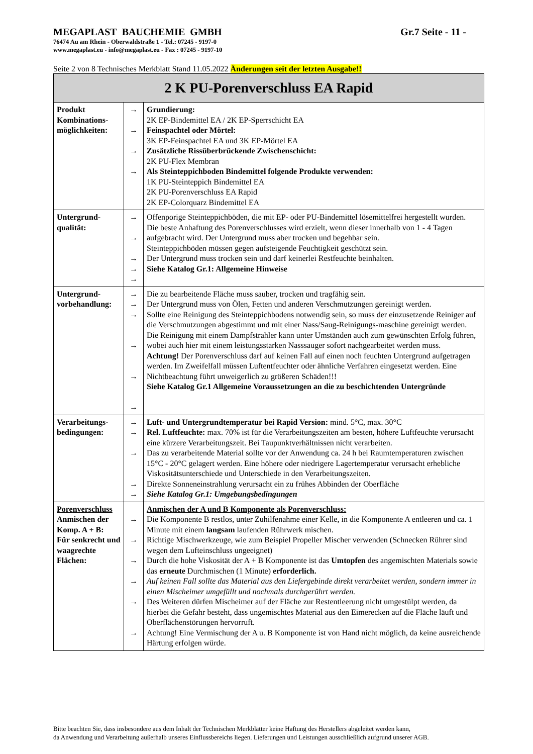MEGAPLAST BAUCHEMIE GMBH Gr.7 Seite - 11 -
76474 Au am Rhein - Oberwaldstraße 1 - Tel.: 07245 - 9197-0
www.megaplast.eu - info@megaplast.eu - Fax : 07245 - 9197-10
Seite 2 von 8 Technisches Merkblatt Stand 11.05.2022 Änderungen seit der letzten Ausgabe!!
| 2 K PU-Porenverschluss EA Rapid | | |
| Produkt Kombinations-möglichkeiten: | → → → → | Grundierung: 2K EP-Bindemittel EA / 2K EP-Sperrschicht EA Feinspachtel oder Mörtel: 3K EP-Feinspachtel EA und 3K EP-Mörtel EA Zusätzliche Rissüberbrückende Zwischenschicht: 2K PU-Flex Membran Als Steinteppichboden Bindemittel folgende Produkte verwenden: 1K PU-Steinteppich Bindemittel EA 2K PU-Porenverschluss EA Rapid 2K EP-Colorquarz Bindemittel EA |
| Untergrund-qualität: | → → → → → | Offenporige Steinteppichböden, die mit EP- oder PU-Bindemittel lösemittelfrei hergestellt wurden. Die beste Anhaftung des Porenverschlusses wird erzielt, wenn dieser innerhalb von 1 - 4 Tagen aufgebracht wird. Der Untergrund muss aber trocken und begehbar sein. Steinteppichböden müssen gegen aufsteigende Feuchtigkeit geschützt sein. Der Untergrund muss trocken sein und darf keinerlei Restfeuchte beinhalten. Siehe Katalog Gr.1: Allgemeine Hinweise |
| Untergrund-vorbehandlung: | → → → → → → | Die zu bearbeitende Fläche muss sauber, trocken und tragfähig sein. Der Untergrund muss von Ölen, Fetten und anderen Verschmutzungen gereinigt werden. Sollte eine Reinigung des Steinteppichbodens notwendig sein, so muss der einzusetzende Reiniger auf die Verschmutzungen abgestimmt und mit einer Nass/Saug-Reinigungs-maschine gereinigt werden. Die Reinigung mit einem Dampfstrahler kann unter Umständen auch zum gewünschten Erfolg führen, wobei auch hier mit einem leistungsstarken Nasssauger sofort nachgearbeitet werden muss. Achtung! Der Porenverschluss darf auf keinen Fall auf einen noch feuchten Untergrund aufgetragen werden. Im Zweifelfall müssen Luftentfeuchter oder ähnliche Verfahren eingesetzt werden. Eine Nichtbeachtung führt unweigerlich zu größeren Schäden!!! Siehe Katalog Gr.1 Allgemeine Voraussetzungen an die zu beschichtenden Untergründe |
| Verarbeitungs-bedingungen: | → → → → → | Luft- und Untergrundtemperatur bei Rapid Version: mind. 5°C, max. 30°C Rel. Luftfeuchte: max. 70% ist für die Verarbeitungszeiten am besten, höhere Luftfeuchte verursacht eine kürzere Verarbeitungszeit. Bei Taupunktverhältnissen nicht verarbeiten. Das zu verarbeitende Material sollte vor der Anwendung ca. 24 h bei Raumtemperaturen zwischen 15°C - 20°C gelagert werden. Eine höhere oder niedrigere Lagertemperatur verursacht erhebliche Viskositätsunterschiede und Unterschiede in den Verarbeitungszeiten. Direkte Sonneneinstrahlung verursacht ein zu frühes Abbinden der Oberfläche Siehe Katalog Gr.1: Umgebungsbedingungen |
| Porenverschluss Anmischen der Komp. A + B: Für senkrecht und waagrechte Flächen: | → → → → → → | Anmischen der A und B Komponente als Porenverschluss: Die Komponente B restlos, unter Zuhilfenahme einer Kelle, in die Komponente A entleeren und ca. 1 Minute mit einem langsam laufenden Rührwerk mischen. Richtige Mischwerkzeuge, wie zum Beispiel Propeller Mischer verwenden (Schnecken Rührer sind wegen dem Lufteinschluss ungeeignet) Durch die hohe Viskosität der A + B Komponente ist das Umtopfen des angemischten Materials sowie das erneute Durchmischen (1 Minute) erforderlich. Auf keinen Fall sollte das Material aus den Liefergebinde direkt verarbeitet werden, sondern immer in einen Mischeimer umgefüllt und nochmals durchgerührt werden. Des Weiteren dürfen Mischeimer auf der Fläche zur Restentleerung nicht umgestülpt werden, da hierbei die Gefahr besteht, dass ungemischtes Material aus den Eimerecken auf die Fläche läuft und Oberflächenstörungen hervorruft. Achtung! Eine Vermischung der A u. B Komponente ist von Hand nicht möglich, da keine ausreichende Härtung erfolgen würde. |
Bitte beachten Sie, dass insbesondere aus dem Inhalt der Technischen Merkblätter keine Haftung des Herstellers abgeleitet werden kann,
da Anwendung und Verarbeitung außerhalb unseres Einflussbereichs liegen. Lieferungen und Leistungen ausschließlich aufgrund unserer AGB.